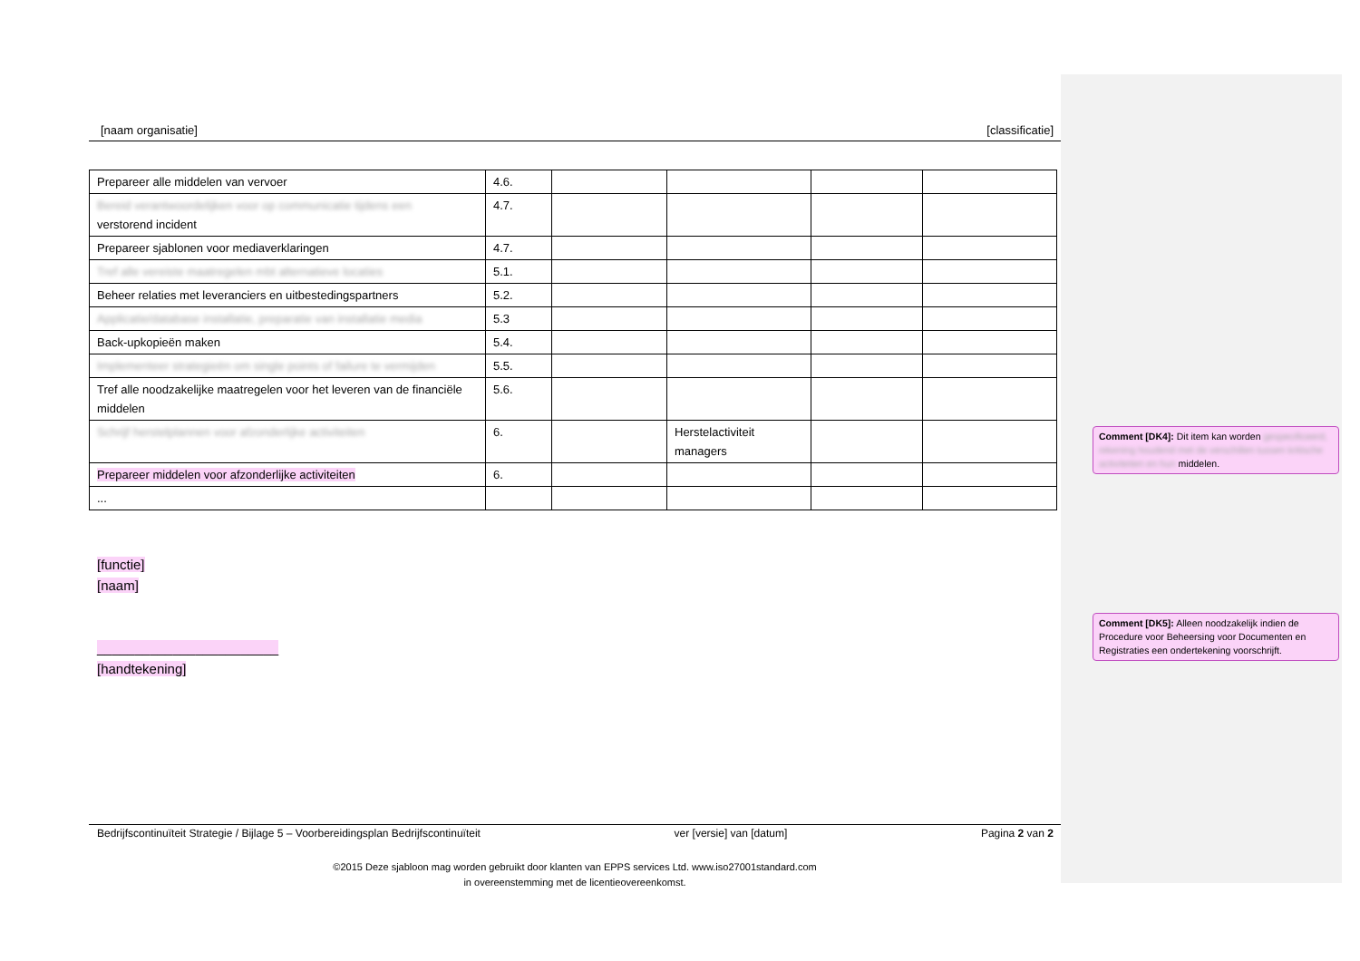[naam organisatie] [classificatie]
| Prepareer alle middelen van vervoer | 4.6. | | | | |
| Bereid verantwoordelijken voor op communicatie tijdens een verstorend incident | 4.7. | | | | |
| Prepareer sjablonen voor mediaverklaringen | 4.7. | | | | |
| Tref alle vereiste maatregelen mbt alternatieve locaties | 5.1. | | | | |
| Beheer relaties met leveranciers en uitbestedingspartners | 5.2. | | | | |
| Applicatie/database installatie, preparatie van installatie media | 5.3 | | | | |
| Back-upkopieën maken | 5.4. | | | | |
| Implementeer strategieën om single points of failure te vermijden | 5.5. | | | | |
| Tref alle noodzakelijke maatregelen voor het leveren van de financiële middelen | 5.6. | | | | |
| Schrijf herstelplannen voor afzonderlijke activiteiten | 6. | | Herstelactiviteit managers | | |
| Prepareer middelen voor afzonderlijke activiteiten | 6. | | | | |
| ... | | | | | |
[functie]
[naam]
________________________
[handtekening]
Bedrijfscontinuïteit Strategie / Bijlage 5 – Voorbereidingsplan Bedrijfscontinuïteit ver [versie] van [datum] Pagina 2 van 2
©2015 Deze sjabloon mag worden gebruikt door klanten van EPPS services Ltd. www.iso27001standard.com
in overeenstemming met de licentieovereenkomst.
Comment [DK4]: Dit item kan worden gespecificeerd, rekening houdend met de verschillen tussen kritische activiteiten en hun middelen.
Comment [DK5]: Alleen noodzakelijk indien de Procedure voor Beheersing voor Documenten en Registraties een ondertekening voorschrijft.